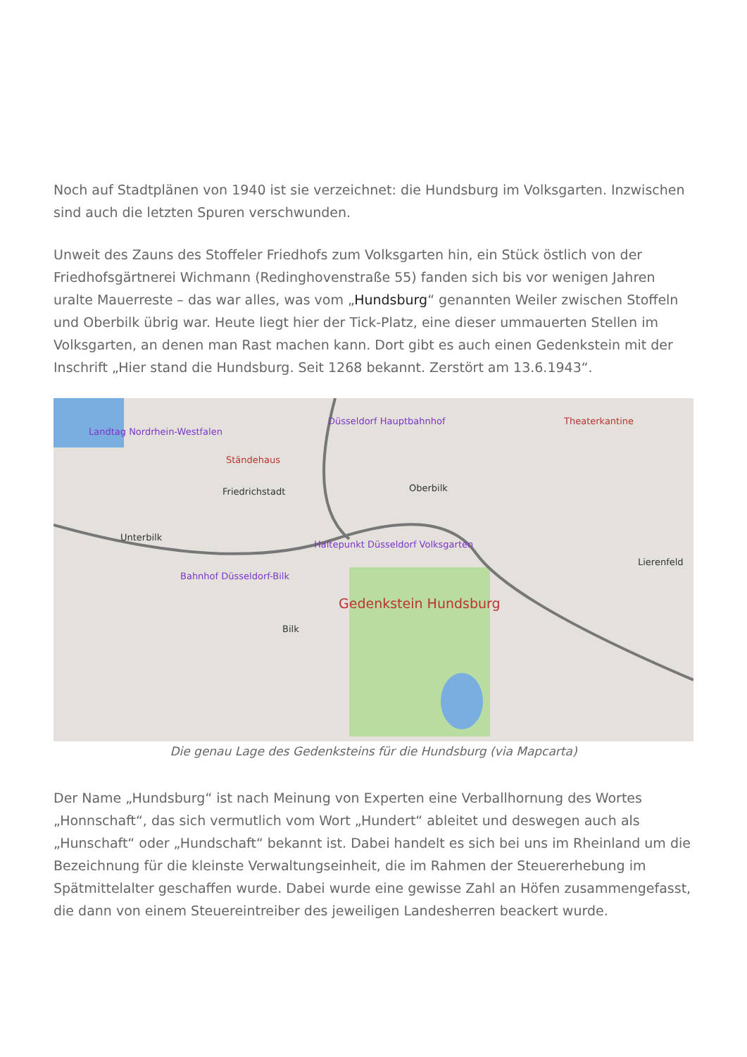Noch auf Stadtplänen von 1940 ist sie verzeichnet: die Hundsburg im Volksgarten. Inzwischen sind auch die letzten Spuren verschwunden.
Unweit des Zauns des Stoffeler Friedhofs zum Volksgarten hin, ein Stück östlich von der Friedhofsgärtnerei Wichmann (Redinghovenstraße 55) fanden sich bis vor wenigen Jahren uralte Mauerreste – das war alles, was vom „Hundsburg“ genannten Weiler zwischen Stoffeln und Oberbilk übrig war. Heute liegt hier der Tick-Platz, eine dieser ummauerten Stellen im Volksgarten, an denen man Rast machen kann. Dort gibt es auch einen Gedenkstein mit der Inschrift „Hier stand die Hundsburg. Seit 1268 bekannt. Zerstört am 13.6.1943“.
Landtag Nordrhein-Westfalen
Düsseldorf Hauptbahnhof
Ständehaus
Friedrichstadt Oberbilk
Unterbilk
Haltepunkt Düsseldorf Volksgarten
Bahnhof Düsseldorf-Bilk
Gedenkstein Hundsburg
Bilk
Lierenfeld
Theaterkantine
Die genau Lage des Gedenksteins für die Hundsburg (via Mapcarta)
Der Name „Hundsburg“ ist nach Meinung von Experten eine Verballhornung des Wortes „Honnschaft“, das sich vermutlich vom Wort „Hundert“ ableitet und deswegen auch als „Hunschaft“ oder „Hundschaft“ bekannt ist. Dabei handelt es sich bei uns im Rheinland um die Bezeichnung für die kleinste Verwaltungseinheit, die im Rahmen der Steuererhebung im Spätmittelalter geschaffen wurde. Dabei wurde eine gewisse Zahl an Höfen zusammengefasst, die dann von einem Steuereintreiber des jeweiligen Landesherren beackert wurde.